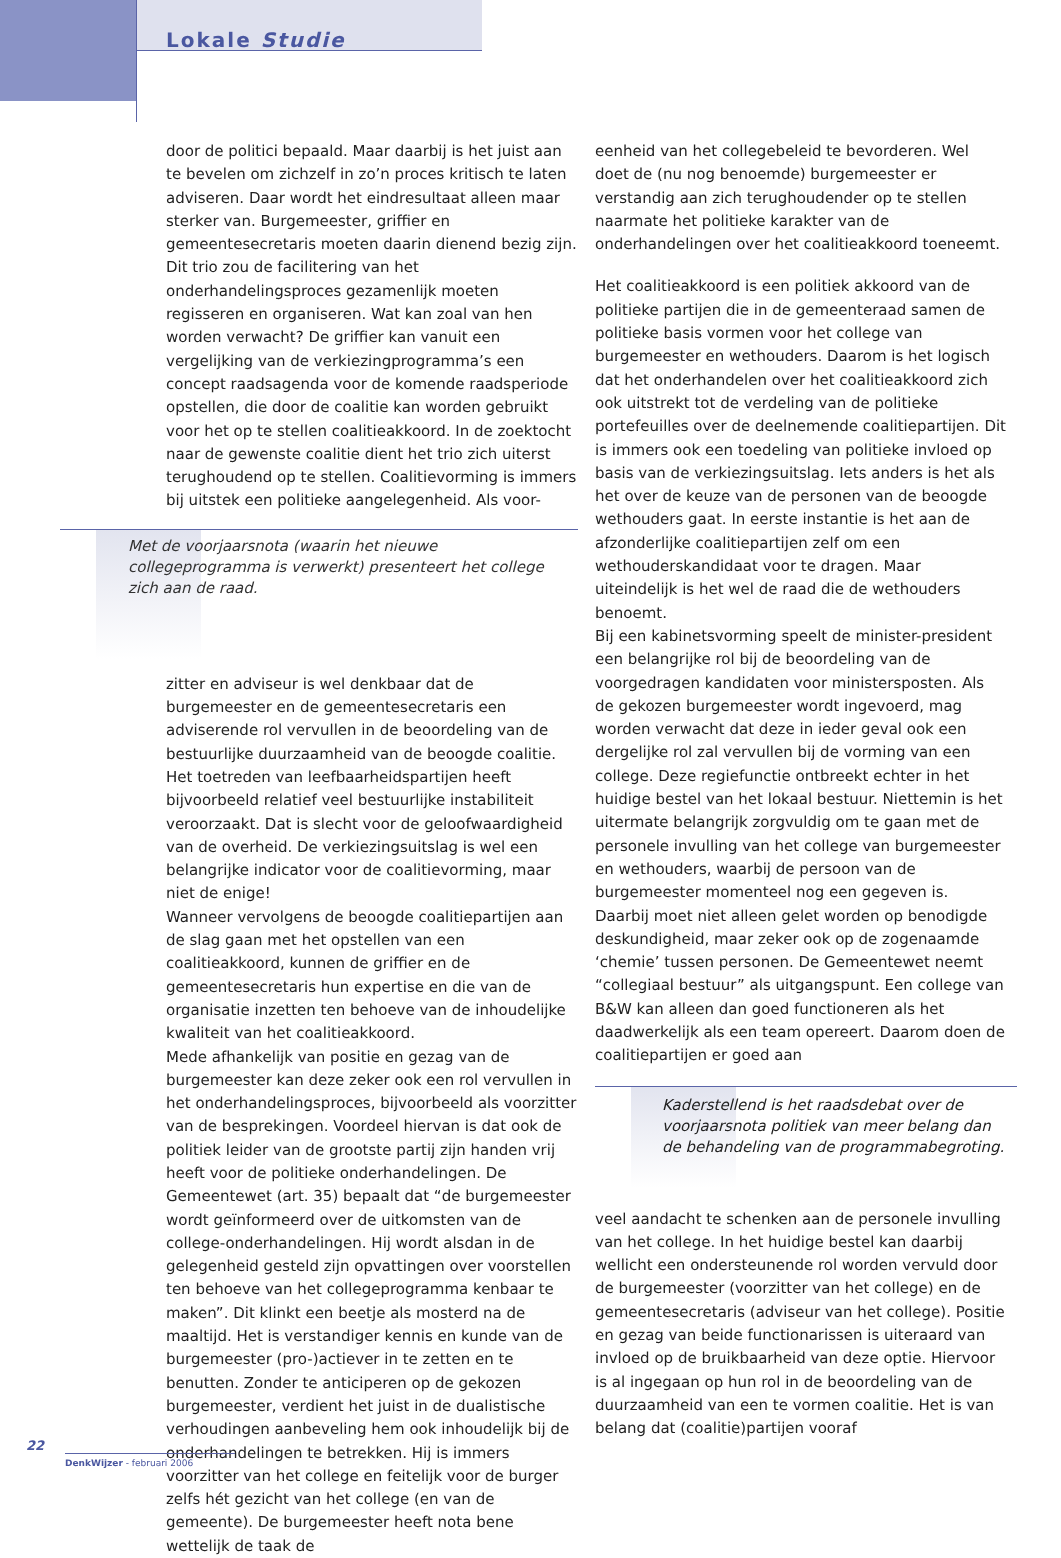Lokale Studie
door de politici bepaald. Maar daarbij is het juist aan te bevelen om zichzelf in zo’n proces kritisch te laten adviseren. Daar wordt het eindresultaat alleen maar sterker van. Burgemeester, griffier en gemeentesecretaris moeten daarin dienend bezig zijn. Dit trio zou de facilitering van het onderhandelingsproces gezamenlijk moeten regisseren en organiseren. Wat kan zoal van hen worden verwacht? De griffier kan vanuit een vergelijking van de verkiezingprogramma’s een concept raadsagenda voor de komende raadsperiode opstellen, die door de coalitie kan worden gebruikt voor het op te stellen coalitieakkoord. In de zoektocht naar de gewenste coalitie dient het trio zich uiterst terughoudend op te stellen. Coalitievorming is immers bij uitstek een politieke aangelegenheid. Als voor-
Met de voorjaarsnota (waarin het nieuwe collegeprogramma is verwerkt) presenteert het college zich aan de raad.
zitter en adviseur is wel denkbaar dat de burgemeester en de gemeentesecretaris een adviserende rol vervullen in de beoordeling van de bestuurlijke duurzaamheid van de beoogde coalitie. Het toetreden van leefbaarheidspartijen heeft bijvoorbeeld relatief veel bestuurlijke instabiliteit veroorzaakt. Dat is slecht voor de geloofwaardigheid van de overheid. De verkiezingsuitslag is wel een belangrijke indicator voor de coalitievorming, maar niet de enige!
Wanneer vervolgens de beoogde coalitiepartijen aan de slag gaan met het opstellen van een coalitieakkoord, kunnen de griffier en de gemeentesecretaris hun expertise en die van de organisatie inzetten ten behoeve van de inhoudelijke kwaliteit van het coalitieakkoord.
Mede afhankelijk van positie en gezag van de burgemeester kan deze zeker ook een rol vervullen in het onderhandelingsproces, bijvoorbeeld als voorzitter van de besprekingen. Voordeel hiervan is dat ook de politiek leider van de grootste partij zijn handen vrij heeft voor de politieke onderhandelingen. De Gemeentewet (art. 35) bepaalt dat “de burgemeester wordt geïnformeerd over de uitkomsten van de college-onderhandelingen. Hij wordt alsdan in de gelegenheid gesteld zijn opvattingen over voorstellen ten behoeve van het collegeprogramma kenbaar te maken”. Dit klinkt een beetje als mosterd na de maaltijd. Het is verstandiger kennis en kunde van de burgemeester (pro-)actiever in te zetten en te benutten. Zonder te anticiperen op de gekozen burgemeester, verdient het juist in de dualistische verhoudingen aanbeveling hem ook inhoudelijk bij de onderhandelingen te betrekken. Hij is immers voorzitter van het college en feitelijk voor de burger zelfs hét gezicht van het college (en van de gemeente). De burgemeester heeft nota bene wettelijk de taak de
eenheid van het collegebeleid te bevorderen. Wel doet de (nu nog benoemde) burgemeester er verstandig aan zich terughoudender op te stellen naarmate het politieke karakter van de onderhandelingen over het coalitieakkoord toeneemt.
Het coalitieakkoord is een politiek akkoord van de politieke partijen die in de gemeenteraad samen de politieke basis vormen voor het college van burgemeester en wethouders. Daarom is het logisch dat het onderhandelen over het coalitieakkoord zich ook uitstrekt tot de verdeling van de politieke portefeuilles over de deelnemende coalitiepartijen. Dit is immers ook een toedeling van politieke invloed op basis van de verkiezingsuitslag. Iets anders is het als het over de keuze van de personen van de beoogde wethouders gaat. In eerste instantie is het aan de afzonderlijke coalitiepartijen zelf om een wethouderskandidaat voor te dragen. Maar uiteindelijk is het wel de raad die de wethouders benoemt.
Bij een kabinetsvorming speelt de minister-president een belangrijke rol bij de beoordeling van de voorgedragen kandidaten voor ministersposten. Als de gekozen burgemeester wordt ingevoerd, mag worden verwacht dat deze in ieder geval ook een dergelijke rol zal vervullen bij de vorming van een college. Deze regiefunctie ontbreekt echter in het huidige bestel van het lokaal bestuur. Niettemin is het uitermate belangrijk zorgvuldig om te gaan met de personele invulling van het college van burgemeester en wethouders, waarbij de persoon van de burgemeester momenteel nog een gegeven is. Daarbij moet niet alleen gelet worden op benodigde deskundigheid, maar zeker ook op de zogenaamde ‘chemie’ tussen personen. De Gemeentewet neemt “collegiaal bestuur” als uitgangspunt. Een college van B&W kan alleen dan goed functioneren als het daadwerkelijk als een team opereert. Daarom doen de coalitiepartijen er goed aan
Kaderstellend is het raadsdebat over de voorjaarsnota politiek van meer belang dan de behandeling van de programmabegroting.
veel aandacht te schenken aan de personele invulling van het college. In het huidige bestel kan daarbij wellicht een ondersteunende rol worden vervuld door de burgemeester (voorzitter van het college) en de gemeentesecretaris (adviseur van het college). Positie en gezag van beide functionarissen is uiteraard van invloed op de bruikbaarheid van deze optie. Hiervoor is al ingegaan op hun rol in de beoordeling van de duurzaamheid van een te vormen coalitie. Het is van belang dat (coalitie)partijen vooraf
22
DenkWijzer - februari 2006